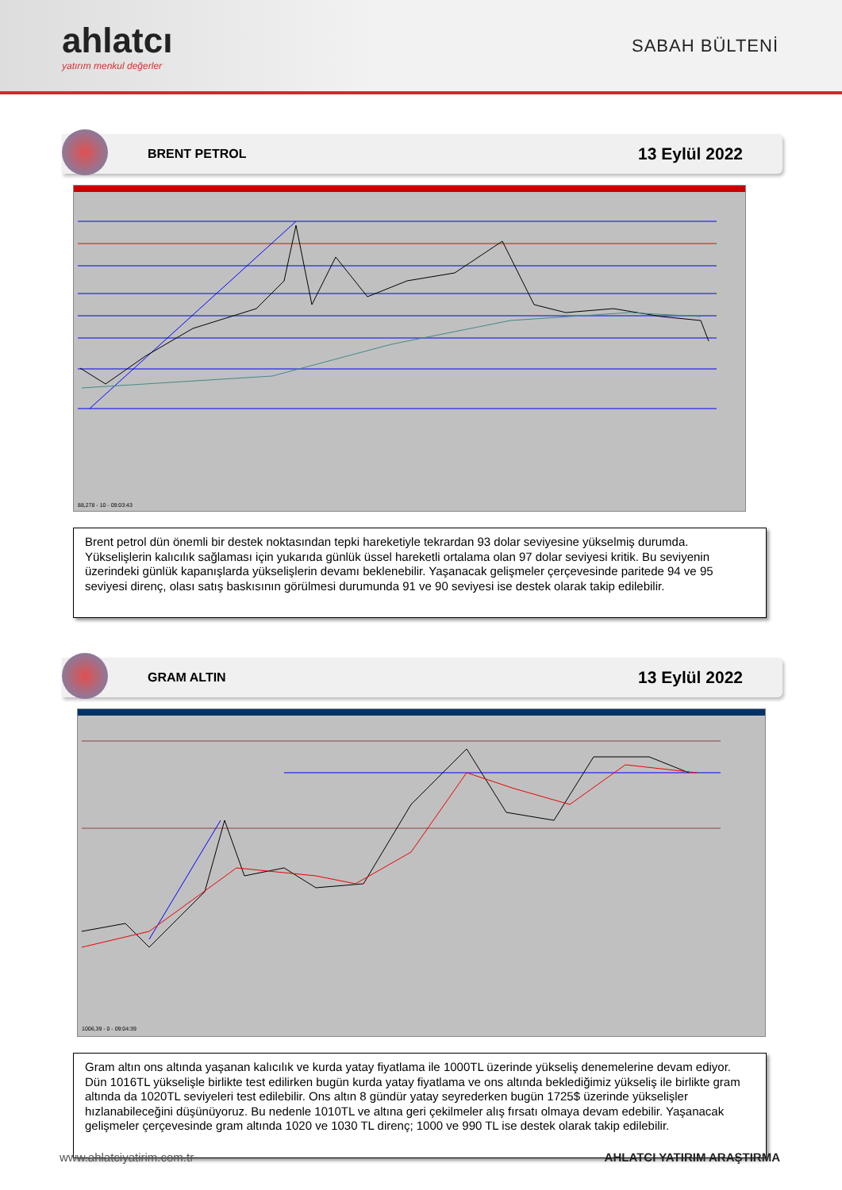ahlatcı
yatırım menkul değerler
SABAH BÜLTENİ
BRENT PETROL 13 Eylül 2022
88,278 - 10 - 09:03:43
Brent petrol dün önemli bir destek noktasından tepki hareketiyle tekrardan 93 dolar seviyesine yükselmiş durumda. Yükselişlerin kalıcılık sağlaması için yukarıda günlük üssel hareketli ortalama olan 97 dolar seviyesi kritik. Bu seviyenin üzerindeki günlük kapanışlarda yükselişlerin devamı beklenebilir. Yaşanacak gelişmeler çerçevesinde paritede 94 ve 95 seviyesi direnç, olası satış baskısının görülmesi durumunda 91 ve 90 seviyesi ise destek olarak takip edilebilir.
GRAM ALTIN 13 Eylül 2022
1006,39 - 0 - 09:04:39
Gram altın ons altında yaşanan kalıcılık ve kurda yatay fiyatlama ile 1000TL üzerinde yükseliş denemelerine devam ediyor. Dün 1016TL yükselişle birlikte test edilirken bugün kurda yatay fiyatlama ve ons altında beklediğimiz yükseliş ile birlikte gram altında da 1020TL seviyeleri test edilebilir. Ons altın 8 gündür yatay seyrederken bugün 1725$ üzerinde yükselişler hızlanabileceğini düşünüyoruz. Bu nedenle 1010TL ve altına geri çekilmeler alış fırsatı olmaya devam edebilir. Yaşanacak gelişmeler çerçevesinde gram altında 1020 ve 1030 TL direnç; 1000 ve 990 TL ise destek olarak takip edilebilir.
www.ahlatciyatirim.com.tr AHLATCI YATIRIM ARAŞTIRMA